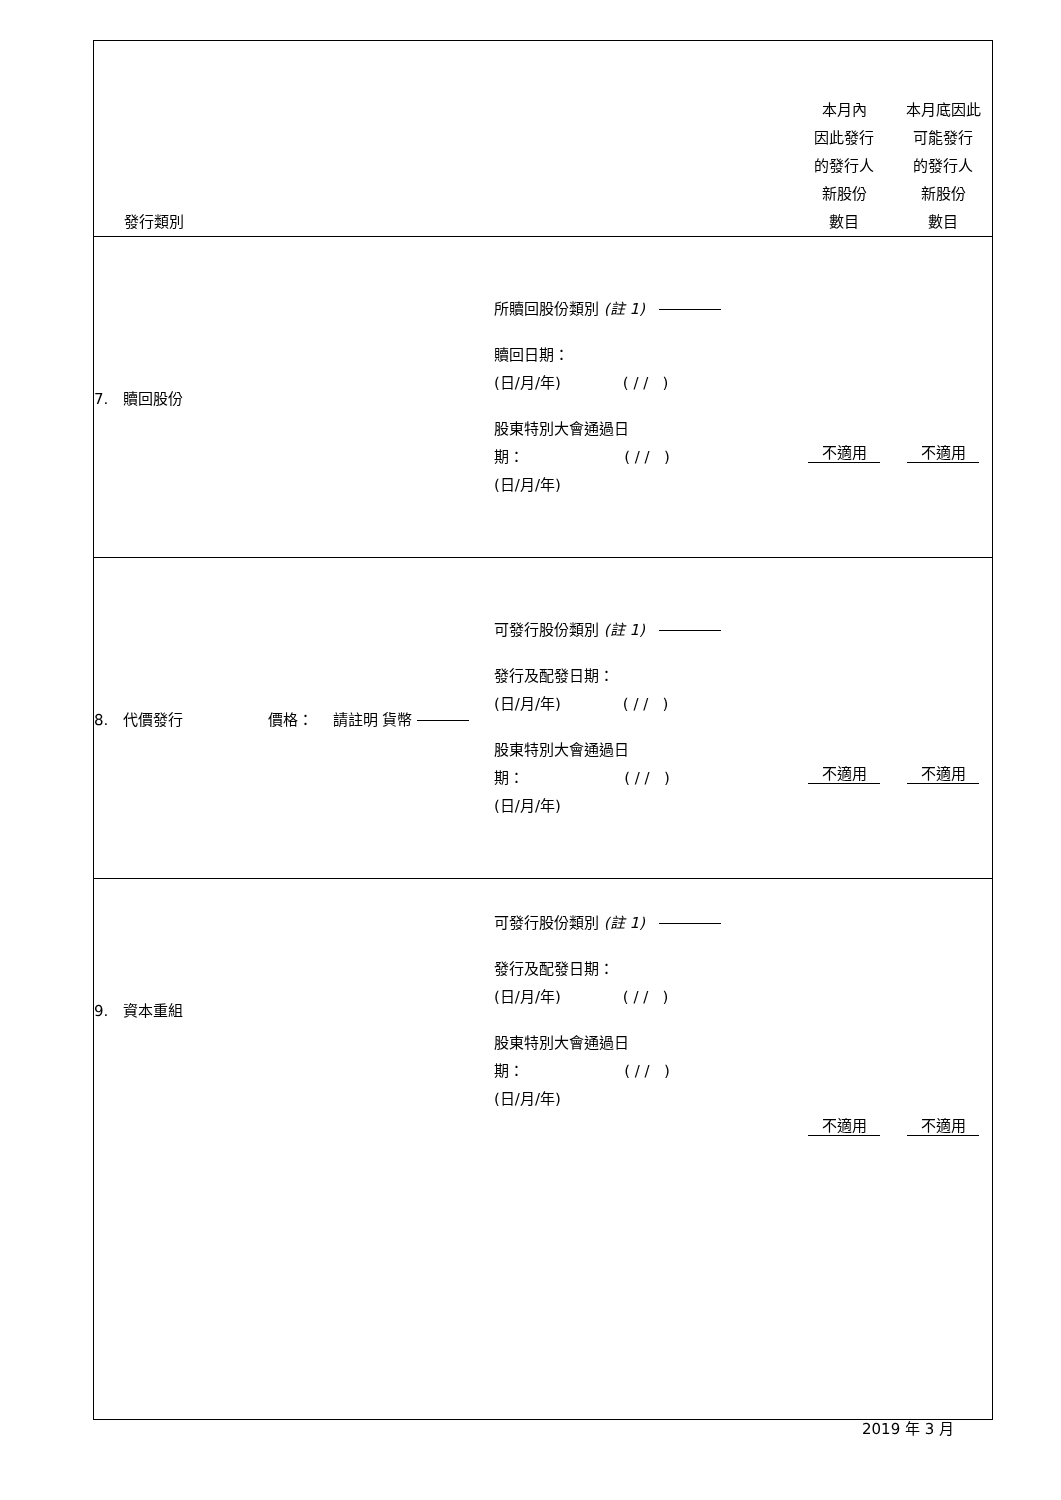| 發行類別 | | 本月內 因此發行 的發行人 新股份 數目 | 本月底因此 可能發行 的發行人 新股份 數目 |
| 7. 贖回股份 | 所贖回股份類別 (註 1) 贖回日期： (日/月/年) ( / / ) 股東特別大會通過日 期： ( / / ) (日/月/年) | 不適用 | 不適用 |
| 8. 代價發行 價格： 請註明 貨幣 | 可發行股份類別 (註 1) 發行及配發日期： (日/月/年) ( / / ) 股東特別大會通過日 期： ( / / ) (日/月/年) | 不適用 | 不適用 |
| 9. 資本重組 | 可發行股份類別 (註 1) 發行及配發日期： (日/月/年) ( / / ) 股東特別大會通過日 期： ( / / ) (日/月/年) | 不適用 | 不適用 |
2019 年 3 月